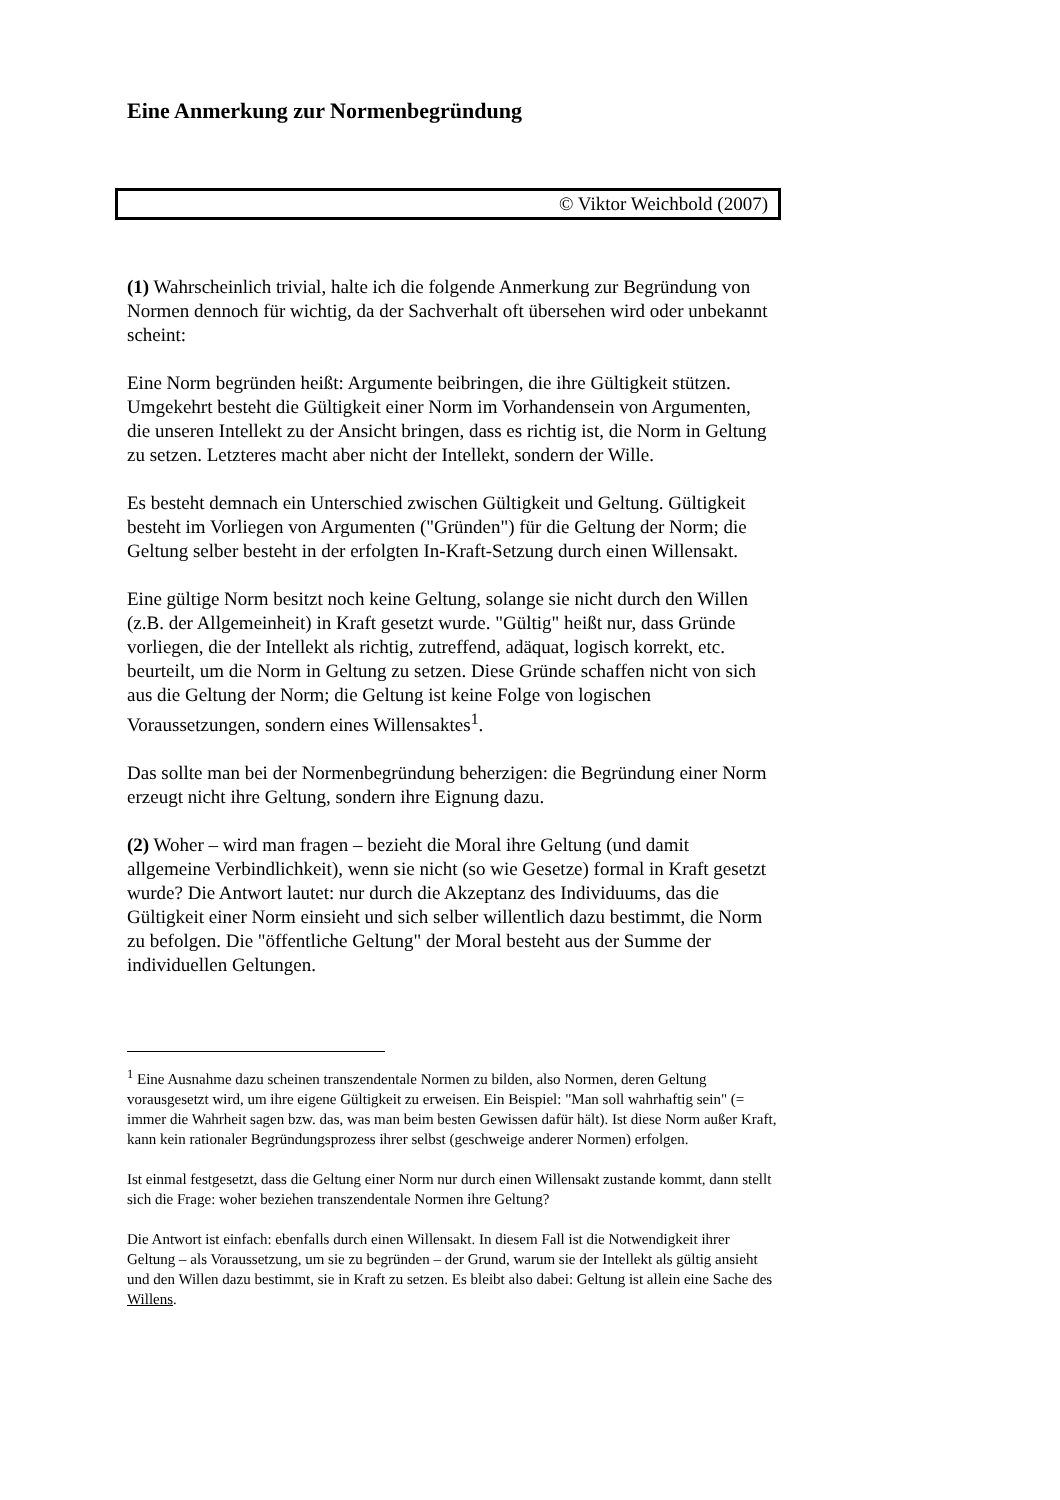Eine Anmerkung zur Normenbegründung
© Viktor Weichbold (2007)
(1) Wahrscheinlich trivial, halte ich die folgende Anmerkung zur Begründung von Normen dennoch für wichtig, da der Sachverhalt oft übersehen wird oder unbekannt scheint:
Eine Norm begründen heißt: Argumente beibringen, die ihre Gültigkeit stützen. Umgekehrt besteht die Gültigkeit einer Norm im Vorhandensein von Argumenten, die unseren Intellekt zu der Ansicht bringen, dass es richtig ist, die Norm in Geltung zu setzen. Letzteres macht aber nicht der Intellekt, sondern der Wille.
Es besteht demnach ein Unterschied zwischen Gültigkeit und Geltung. Gültigkeit besteht im Vorliegen von Argumenten ("Gründen") für die Geltung der Norm; die Geltung selber besteht in der erfolgten In-Kraft-Setzung durch einen Willensakt.
Eine gültige Norm besitzt noch keine Geltung, solange sie nicht durch den Willen (z.B. der Allgemeinheit) in Kraft gesetzt wurde. "Gültig" heißt nur, dass Gründe vorliegen, die der Intellekt als richtig, zutreffend, adäquat, logisch korrekt, etc. beurteilt, um die Norm in Geltung zu setzen. Diese Gründe schaffen nicht von sich aus die Geltung der Norm; die Geltung ist keine Folge von logischen Voraussetzungen, sondern eines Willensaktes<sup>1</sup>.
Das sollte man bei der Normenbegründung beherzigen: die Begründung einer Norm erzeugt nicht ihre Geltung, sondern ihre Eignung dazu.
(2) Woher – wird man fragen – bezieht die Moral ihre Geltung (und damit allgemeine Verbindlichkeit), wenn sie nicht (so wie Gesetze) formal in Kraft gesetzt wurde? Die Antwort lautet: nur durch die Akzeptanz des Individuums, das die Gültigkeit einer Norm einsieht und sich selber willentlich dazu bestimmt, die Norm zu befolgen. Die "öffentliche Geltung" der Moral besteht aus der Summe der individuellen Geltungen.
<sup>1</sup> Eine Ausnahme dazu scheinen transzendentale Normen zu bilden, also Normen, deren Geltung vorausgesetzt wird, um ihre eigene Gültigkeit zu erweisen. Ein Beispiel: "Man soll wahrhaftig sein" (= immer die Wahrheit sagen bzw. das, was man beim besten Gewissen dafür hält). Ist diese Norm außer Kraft, kann kein rationaler Begründungsprozess ihrer selbst (geschweige anderer Normen) erfolgen.
Ist einmal festgesetzt, dass die Geltung einer Norm nur durch einen Willensakt zustande kommt, dann stellt sich die Frage: woher beziehen transzendentale Normen ihre Geltung?
Die Antwort ist einfach: ebenfalls durch einen Willensakt. In diesem Fall ist die Notwendigkeit ihrer Geltung – als Voraussetzung, um sie zu begründen – der Grund, warum sie der Intellekt als gültig ansieht und den Willen dazu bestimmt, sie in Kraft zu setzen. Es bleibt also dabei: Geltung ist allein eine Sache des Willens.